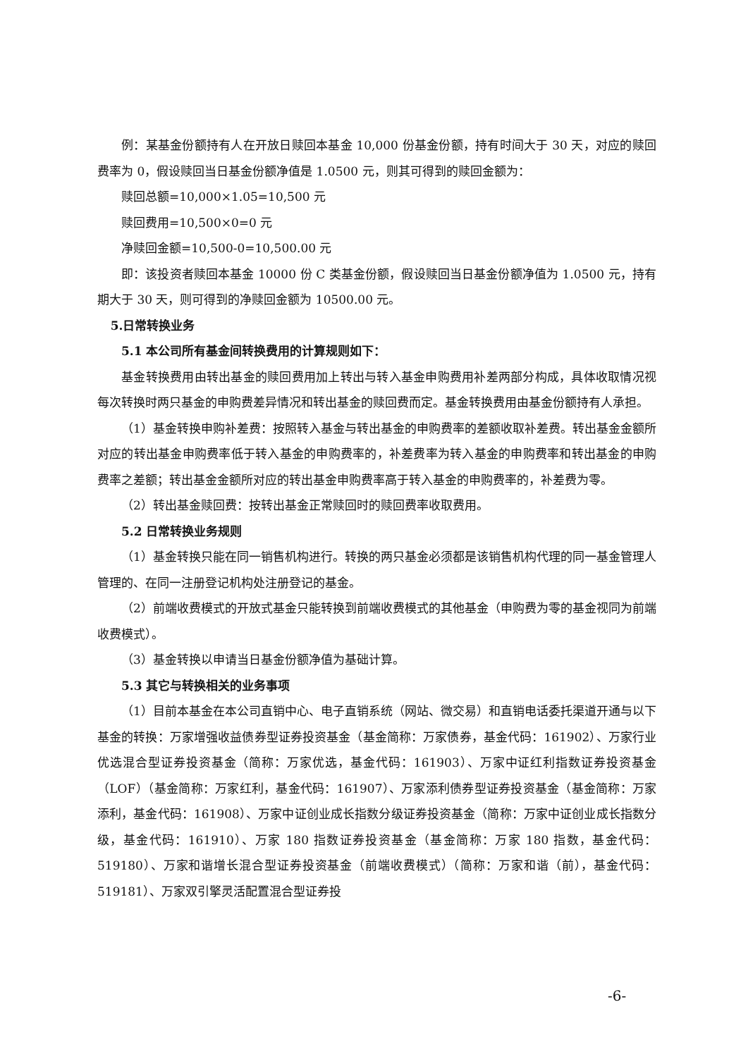例：某基金份额持有人在开放日赎回本基金 10,000 份基金份额，持有时间大于 30 天，对应的赎回费率为 0，假设赎回当日基金份额净值是 1.0500 元，则其可得到的赎回金额为：
赎回总额=10,000×1.05=10,500 元
赎回费用=10,500×0=0 元
净赎回金额=10,500-0=10,500.00 元
即：该投资者赎回本基金 10000 份 C 类基金份额，假设赎回当日基金份额净值为 1.0500 元，持有期大于 30 天，则可得到的净赎回金额为 10500.00 元。
5.日常转换业务
5.1 本公司所有基金间转换费用的计算规则如下：
基金转换费用由转出基金的赎回费用加上转出与转入基金申购费用补差两部分构成，具体收取情况视每次转换时两只基金的申购费差异情况和转出基金的赎回费而定。基金转换费用由基金份额持有人承担。
（1）基金转换申购补差费：按照转入基金与转出基金的申购费率的差额收取补差费。转出基金金额所对应的转出基金申购费率低于转入基金的申购费率的，补差费率为转入基金的申购费率和转出基金的申购费率之差额；转出基金金额所对应的转出基金申购费率高于转入基金的申购费率的，补差费为零。
（2）转出基金赎回费：按转出基金正常赎回时的赎回费率收取费用。
5.2 日常转换业务规则
（1）基金转换只能在同一销售机构进行。转换的两只基金必须都是该销售机构代理的同一基金管理人管理的、在同一注册登记机构处注册登记的基金。
（2）前端收费模式的开放式基金只能转换到前端收费模式的其他基金（申购费为零的基金视同为前端收费模式）。
（3）基金转换以申请当日基金份额净值为基础计算。
5.3 其它与转换相关的业务事项
（1）目前本基金在本公司直销中心、电子直销系统（网站、微交易）和直销电话委托渠道开通与以下基金的转换：万家增强收益债券型证券投资基金（基金简称：万家债券，基金代码：161902）、万家行业优选混合型证券投资基金（简称：万家优选，基金代码：161903）、万家中证红利指数证券投资基金（LOF）（基金简称：万家红利，基金代码：161907）、万家添利债券型证券投资基金（基金简称：万家添利，基金代码：161908）、万家中证创业成长指数分级证券投资基金（简称：万家中证创业成长指数分级，基金代码：161910）、万家 180 指数证券投资基金（基金简称：万家 180 指数，基金代码：519180）、万家和谐增长混合型证券投资基金（前端收费模式）（简称：万家和谐（前），基金代码：519181）、万家双引擎灵活配置混合型证券投
-6-